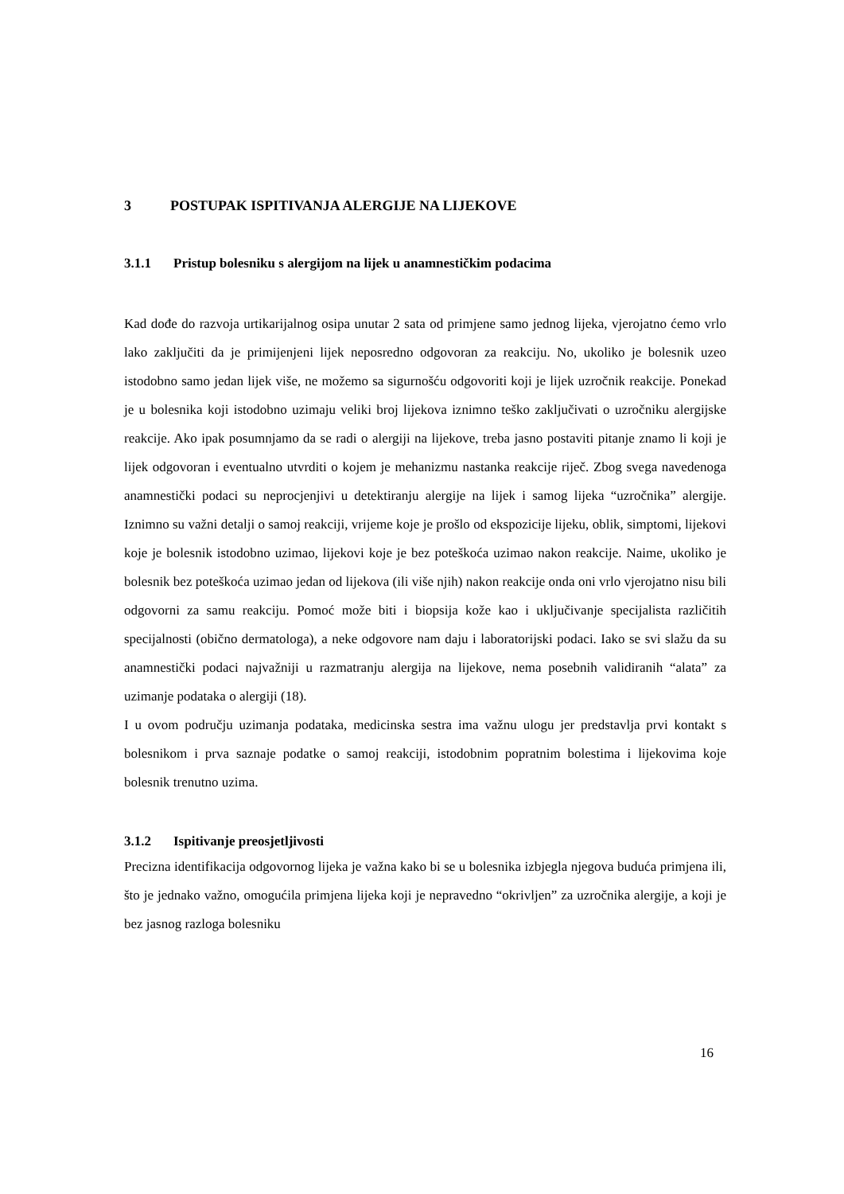3 POSTUPAK ISPITIVANJA ALERGIJE NA LIJEKOVE
3.1.1 Pristup bolesniku s alergijom na lijek u anamnestičkim podacima
Kad dođe do razvoja urtikarijalnog osipa unutar 2 sata od primjene samo jednog lijeka, vjerojatno ćemo vrlo lako zaključiti da je primijenjeni lijek neposredno odgovoran za reakciju. No, ukoliko je bolesnik uzeo istodobno samo jedan lijek više, ne možemo sa sigurnošću odgovoriti koji je lijek uzročnik reakcije. Ponekad je u bolesnika koji istodobno uzimaju veliki broj lijekova iznimno teško zaključivati o uzročniku alergijske reakcije. Ako ipak posumnjamo da se radi o alergiji na lijekove, treba jasno postaviti pitanje znamo li koji je lijek odgovoran i eventualno utvrditi o kojem je mehanizmu nastanka reakcije riječ. Zbog svega navedenoga anamnestički podaci su neprocjenjivi u detektiranju alergije na lijek i samog lijeka “uzročnika” alergije. Iznimno su važni detalji o samoj reakciji, vrijeme koje je prošlo od ekspozicije lijeku, oblik, simptomi, lijekovi koje je bolesnik istodobno uzimao, lijekovi koje je bez poteškoća uzimao nakon reakcije. Naime, ukoliko je bolesnik bez poteškoća uzimao jedan od lijekova (ili više njih) nakon reakcije onda oni vrlo vjerojatno nisu bili odgovorni za samu reakciju. Pomoć može biti i biopsija kože kao i uključivanje specijalista različitih specijalnosti (obično dermatologa), a neke odgovore nam daju i laboratorijski podaci. Iako se svi slažu da su anamnestički podaci najvažniji u razmatranju alergija na lijekove, nema posebnih validiranih “alata” za uzimanje podataka o alergiji (18).
I u ovom području uzimanja podataka, medicinska sestra ima važnu ulogu jer predstavlja prvi kontakt s bolesnikom i prva saznaje podatke o samoj reakciji, istodobnim popratnim bolestima i lijekovima koje bolesnik trenutno uzima.
3.1.2 Ispitivanje preosjetljivosti
Precizna identifikacija odgovornog lijeka je važna kako bi se u bolesnika izbjegla njegova buduća primjena ili, što je jednako važno, omogućila primjena lijeka koji je nepravedno “okrivljen” za uzročnika alergije, a koji je bez jasnog razloga bolesniku
16